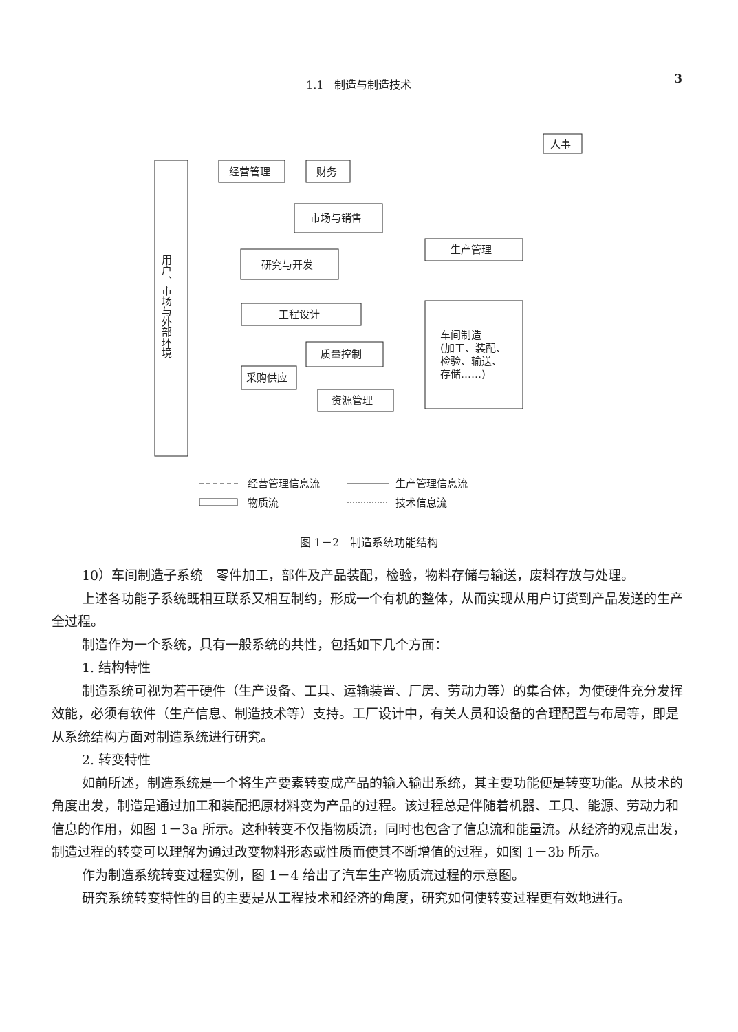1.1　制造与制造技术 3
用户、市场与外部环境
经营管理
财务
人事
市场与销售
研究与开发
生产管理
工程设计
质量控制
采购供应
资源管理
车间制造
(加工、装配、
检验、输送、
存储……)
经营管理信息流
生产管理信息流
物质流
技术信息流
图 1－2　制造系统功能结构
10）车间制造子系统　零件加工，部件及产品装配，检验，物料存储与输送，废料存放与处理。
上述各功能子系统既相互联系又相互制约，形成一个有机的整体，从而实现从用户订货到产品发送的生产全过程。
制造作为一个系统，具有一般系统的共性，包括如下几个方面：
1. 结构特性
制造系统可视为若干硬件（生产设备、工具、运输装置、厂房、劳动力等）的集合体，为使硬件充分发挥效能，必须有软件（生产信息、制造技术等）支持。工厂设计中，有关人员和设备的合理配置与布局等，即是从系统结构方面对制造系统进行研究。
2. 转变特性
如前所述，制造系统是一个将生产要素转变成产品的输入输出系统，其主要功能便是转变功能。从技术的角度出发，制造是通过加工和装配把原材料变为产品的过程。该过程总是伴随着机器、工具、能源、劳动力和信息的作用，如图 1－3a 所示。这种转变不仅指物质流，同时也包含了信息流和能量流。从经济的观点出发，制造过程的转变可以理解为通过改变物料形态或性质而使其不断增值的过程，如图 1－3b 所示。
作为制造系统转变过程实例，图 1－4 给出了汽车生产物质流过程的示意图。
研究系统转变特性的目的主要是从工程技术和经济的角度，研究如何使转变过程更有效地进行。